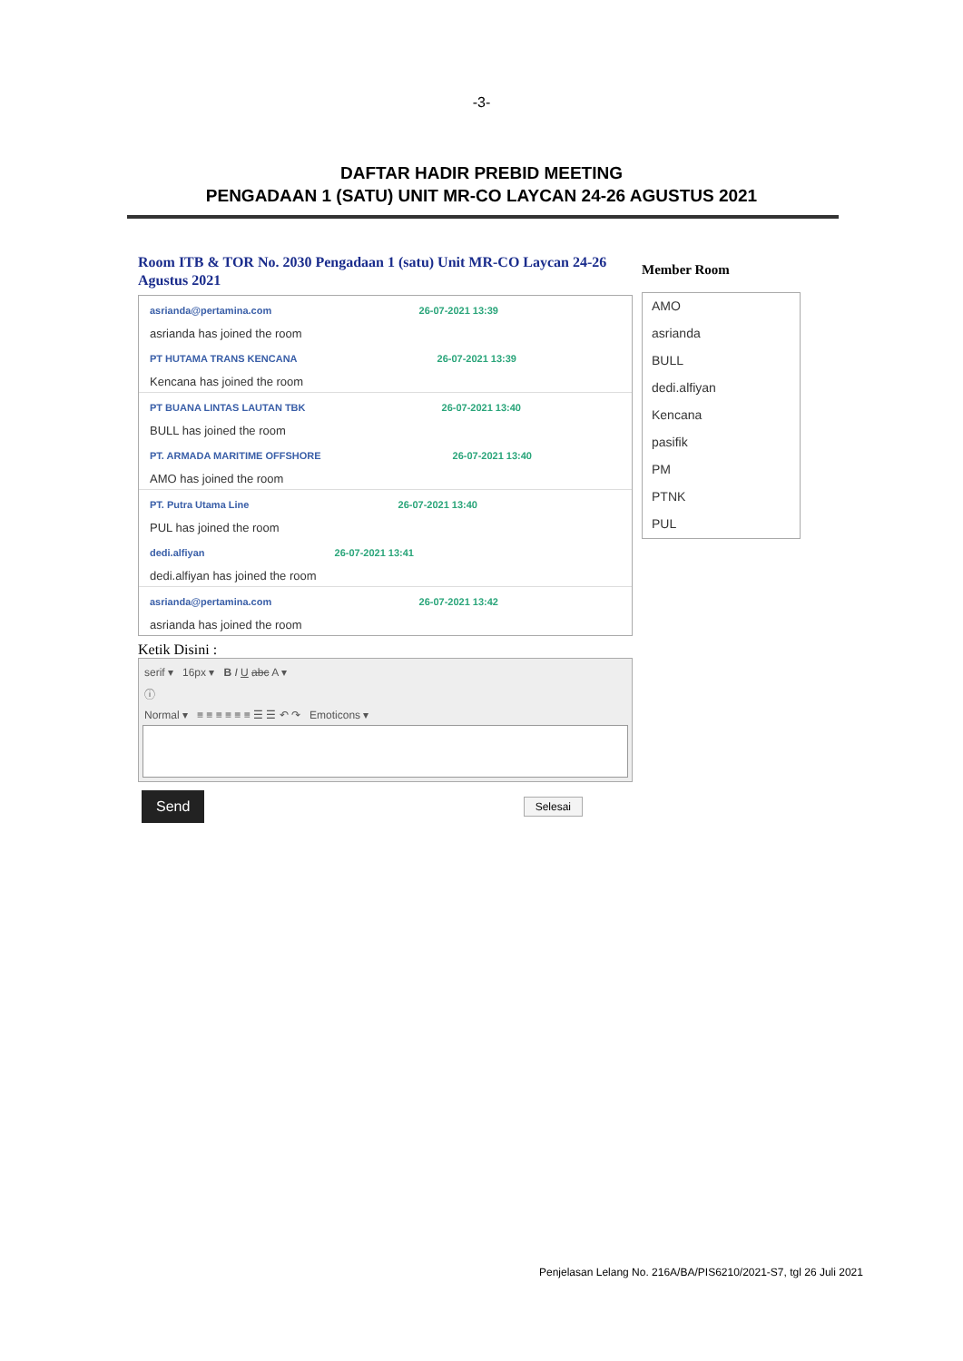-3-
DAFTAR HADIR PREBID MEETING
PENGADAAN 1 (SATU) UNIT MR-CO LAYCAN 24-26 AGUSTUS 2021
Room ITB & TOR No. 2030 Pengadaan 1 (satu) Unit MR-CO Laycan 24-26 Agustus 2021
asrianda@pertamina.com 26-07-2021 13:39
asrianda has joined the room
PT HUTAMA TRANS KENCANA 26-07-2021 13:39
Kencana has joined the room
PT BUANA LINTAS LAUTAN TBK 26-07-2021 13:40
BULL has joined the room
PT. ARMADA MARITIME OFFSHORE 26-07-2021 13:40
AMO has joined the room
PT. Putra Utama Line 26-07-2021 13:40
PUL has joined the room
dedi.alfiyan 26-07-2021 13:41
dedi.alfiyan has joined the room
asrianda@pertamina.com 26-07-2021 13:42
asrianda has joined the room
Ketik Disini :
serif ▾ 16px ▾ B I U abc A ▾
ⓘ
Normal ▾ ≡ ≡ ≡ ≡ ≡ ≡ ☰ ☰ ↶ ↷ Emoticons ▾
Send Selesai
Member Room
AMO
asrianda
BULL
dedi.alfiyan
Kencana
pasifik
PM
PTNK
PUL
Penjelasan Lelang No. 216A/BA/PIS6210/2021-S7, tgl 26 Juli 2021